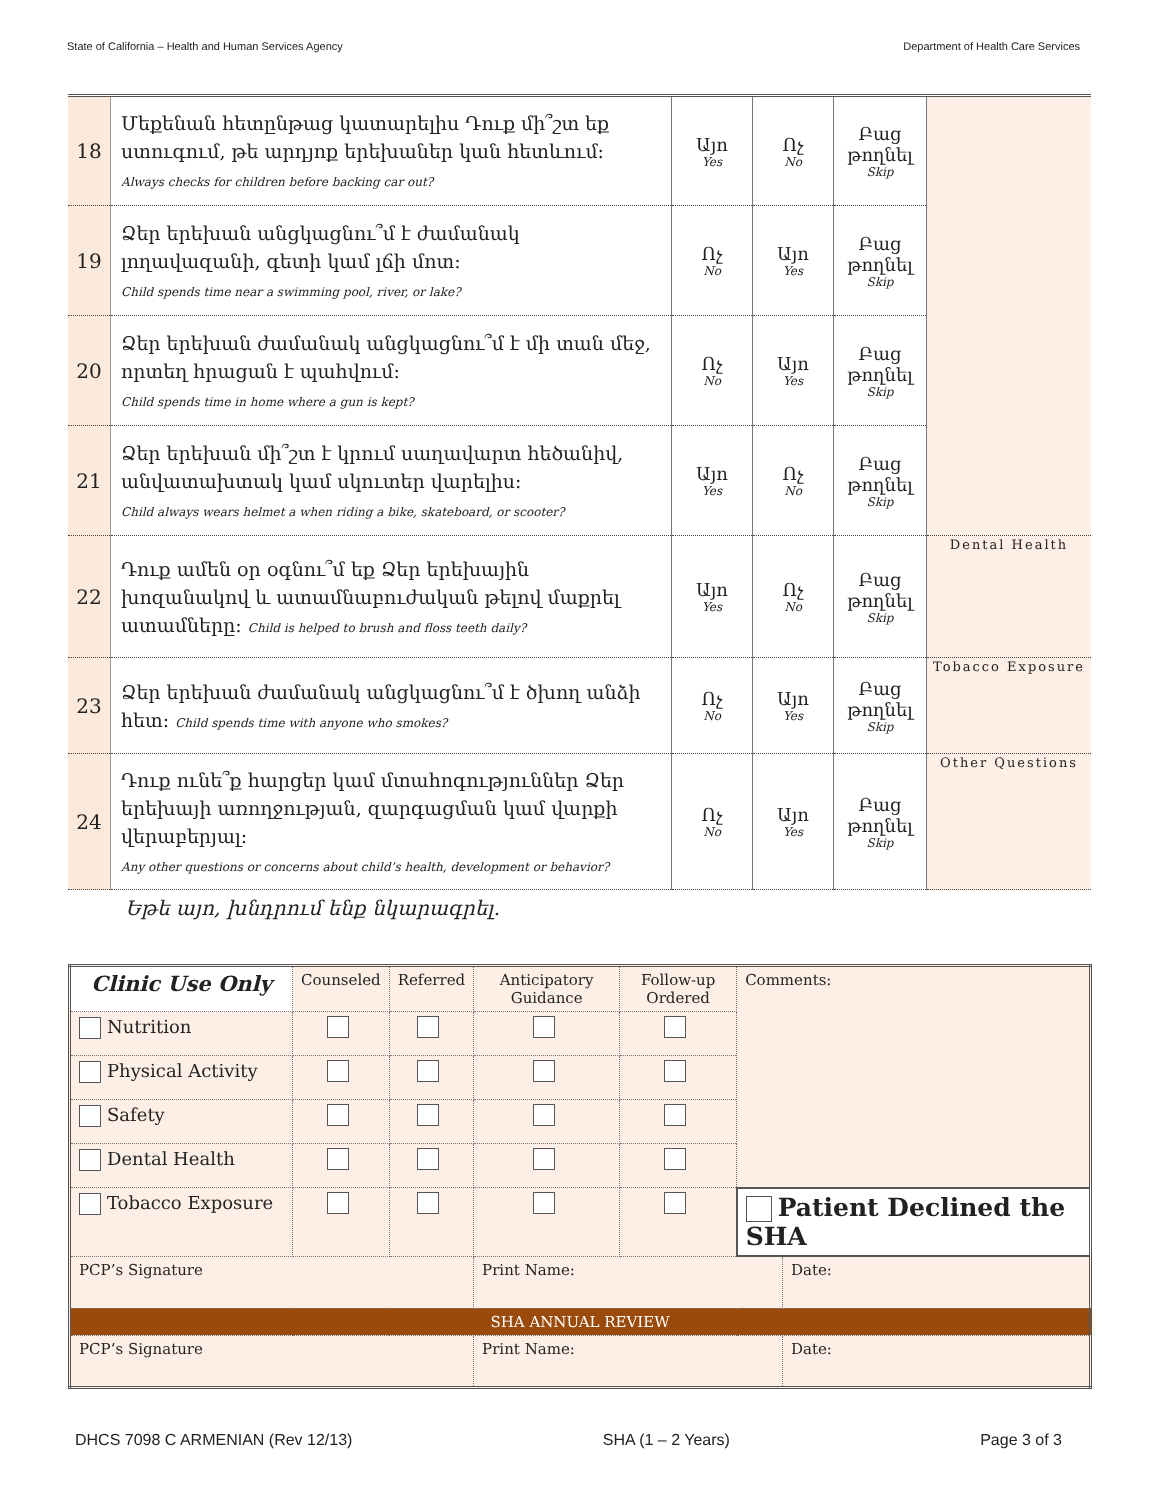State of California – Health and Human Services Agency Department of Health Care Services
| 18 | Մեքենան հետընթաց կատարելիս Դուք մի՞շտ եք ստուգում, թե արդյոք երեխաներ կան հետևում: Always checks for children before backing car out? | Այո Yes | Ոչ No | Բաց թողնել Skip | |
| 19 | Ձեր երեխան անցկացնու՞մ է ժամանակ լողավազանի, գետի կամ լճի մոտ: Child spends time near a swimming pool, river, or lake? | Ոչ No | Այո Yes | Բաց թողնել Skip | |
| 20 | Ձեր երեխան ժամանակ անցկացնու՞մ է մի տան մեջ, որտեղ հրացան է պահվում: Child spends time in home where a gun is kept? | Ոչ No | Այո Yes | Բաց թողնել Skip | |
| 21 | Ձեր երեխան մի՞շտ է կրում սաղավարտ հեծանիվ, անվատախտակ կամ սկուտեր վարելիս: Child always wears helmet a when riding a bike, skateboard, or scooter? | Այո Yes | Ոչ No | Բաց թողնել Skip | |
| 22 | Դուք ամեն օր օգնու՞մ եք Ձեր երեխային խոզանակով և ատամնաբուժական թելով մաքրել ատամները: Child is helped to brush and floss teeth daily? | Այո Yes | Ոչ No | Բաց թողնել Skip | Dental Health |
| 23 | Ձեր երեխան ժամանակ անցկացնու՞մ է ծխող անձի հետ: Child spends time with anyone who smokes? | Ոչ No | Այո Yes | Բաց թողնել Skip | Tobacco Exposure |
| 24 | Դուք ունե՞ք հարցեր կամ մտահոգություններ Ձեր երեխայի առողջության, զարգացման կամ վարքի վերաբերյալ: Any other questions or concerns about child’s health, development or behavior? | Ոչ No | Այո Yes | Բաց թողնել Skip | Other Questions |
Եթե այո, խնդրում ենք նկարագրել.
| Clinic Use Only | Counseled | Referred | Anticipatory Guidance | Follow-up Ordered | Comments: | |
| Nutrition | | | | | | |
| Physical Activity | | | | | | |
| Safety | | | | | | |
| Dental Health | | | | | | |
| Tobacco Exposure | | | | | Patient Declined the SHA | |
| PCP’s Signature | | | Print Name: | | | Date: |
| SHA ANNUAL REVIEW | | | | | | |
| PCP’s Signature | | | Print Name: | | | Date: |
DHCS 7098 C ARMENIAN (Rev 12/13) SHA (1 – 2 Years) Page 3 of 3